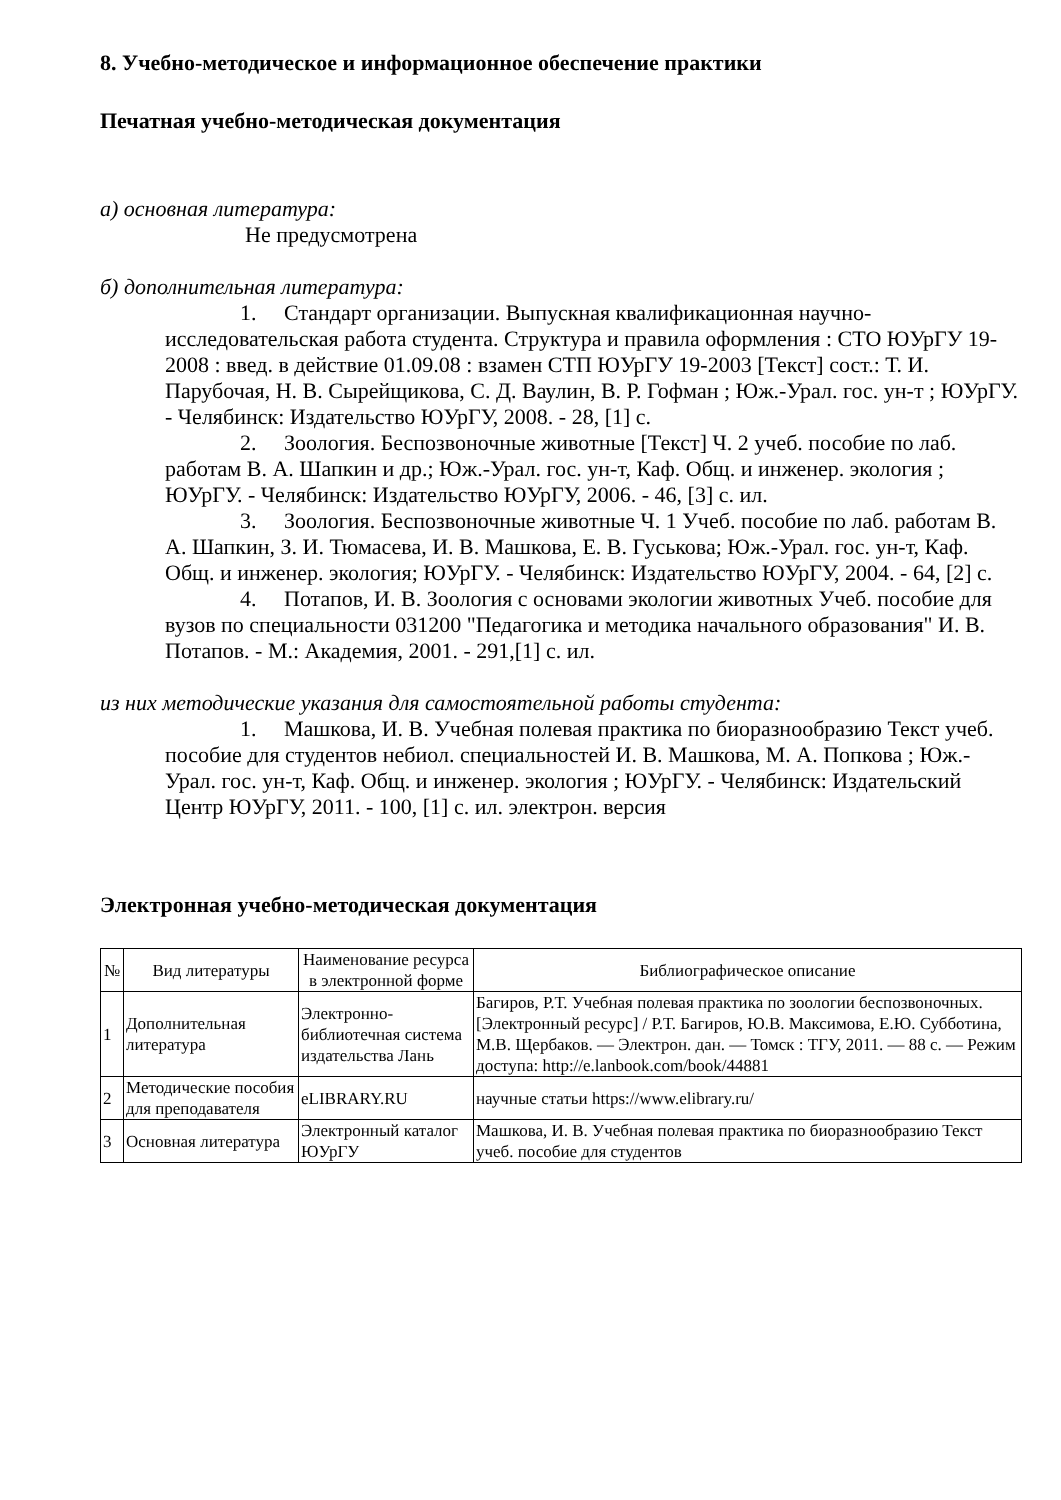8. Учебно-методическое и информационное обеспечение практики
Печатная учебно-методическая документация
а) основная литература:
Не предусмотрена
б) дополнительная литература:
1. Стандарт организации. Выпускная квалификационная научно-исследовательская работа студента. Структура и правила оформления : СТО ЮУрГУ 19-2008 : введ. в действие 01.09.08 : взамен СТП ЮУрГУ 19-2003 [Текст] сост.: Т. И. Парубочая, Н. В. Сырейщикова, С. Д. Ваулин, В. Р. Гофман ; Юж.-Урал. гос. ун-т ; ЮУрГУ. - Челябинск: Издательство ЮУрГУ, 2008. - 28, [1] с.
2. Зоология. Беспозвоночные животные [Текст] Ч. 2 учеб. пособие по лаб. работам В. А. Шапкин и др.; Юж.-Урал. гос. ун-т, Каф. Общ. и инженер. экология ; ЮУрГУ. - Челябинск: Издательство ЮУрГУ, 2006. - 46, [3] с. ил.
3. Зоология. Беспозвоночные животные Ч. 1 Учеб. пособие по лаб. работам В. А. Шапкин, З. И. Тюмасева, И. В. Машкова, Е. В. Гуськова; Юж.-Урал. гос. ун-т, Каф. Общ. и инженер. экология; ЮУрГУ. - Челябинск: Издательство ЮУрГУ, 2004. - 64, [2] с.
4. Потапов, И. В. Зоология с основами экологии животных Учеб. пособие для вузов по специальности 031200 "Педагогика и методика начального образования" И. В. Потапов. - М.: Академия, 2001. - 291,[1] с. ил.
из них методические указания для самостоятельной работы студента:
1. Машкова, И. В. Учебная полевая практика по биоразнообразию Текст учеб. пособие для студентов небиол. специальностей И. В. Машкова, М. А. Попкова ; Юж.-Урал. гос. ун-т, Каф. Общ. и инженер. экология ; ЮУрГУ. - Челябинск: Издательский Центр ЮУрГУ, 2011. - 100, [1] с. ил. электрон. версия
Электронная учебно-методическая документация
| № | Вид литературы | Наименование ресурса в электронной форме | Библиографическое описание |
| --- | --- | --- | --- |
| 1 | Дополнительная литература | Электронно-библиотечная система издательства Лань | Багиров, Р.Т. Учебная полевая практика по зоологии беспозвоночных. [Электронный ресурс] / Р.Т. Багиров, Ю.В. Максимова, Е.Ю. Субботина, М.В. Щербаков. — Электрон. дан. — Томск : ТГУ, 2011. — 88 с. — Режим доступа: http://e.lanbook.com/book/44881 |
| 2 | Методические пособия для преподавателя | eLIBRARY.RU | научные статьи https://www.elibrary.ru/ |
| 3 | Основная литература | Электронный каталог ЮУрГУ | Машкова, И. В. Учебная полевая практика по биоразнообразию Текст учеб. пособие для студентов |